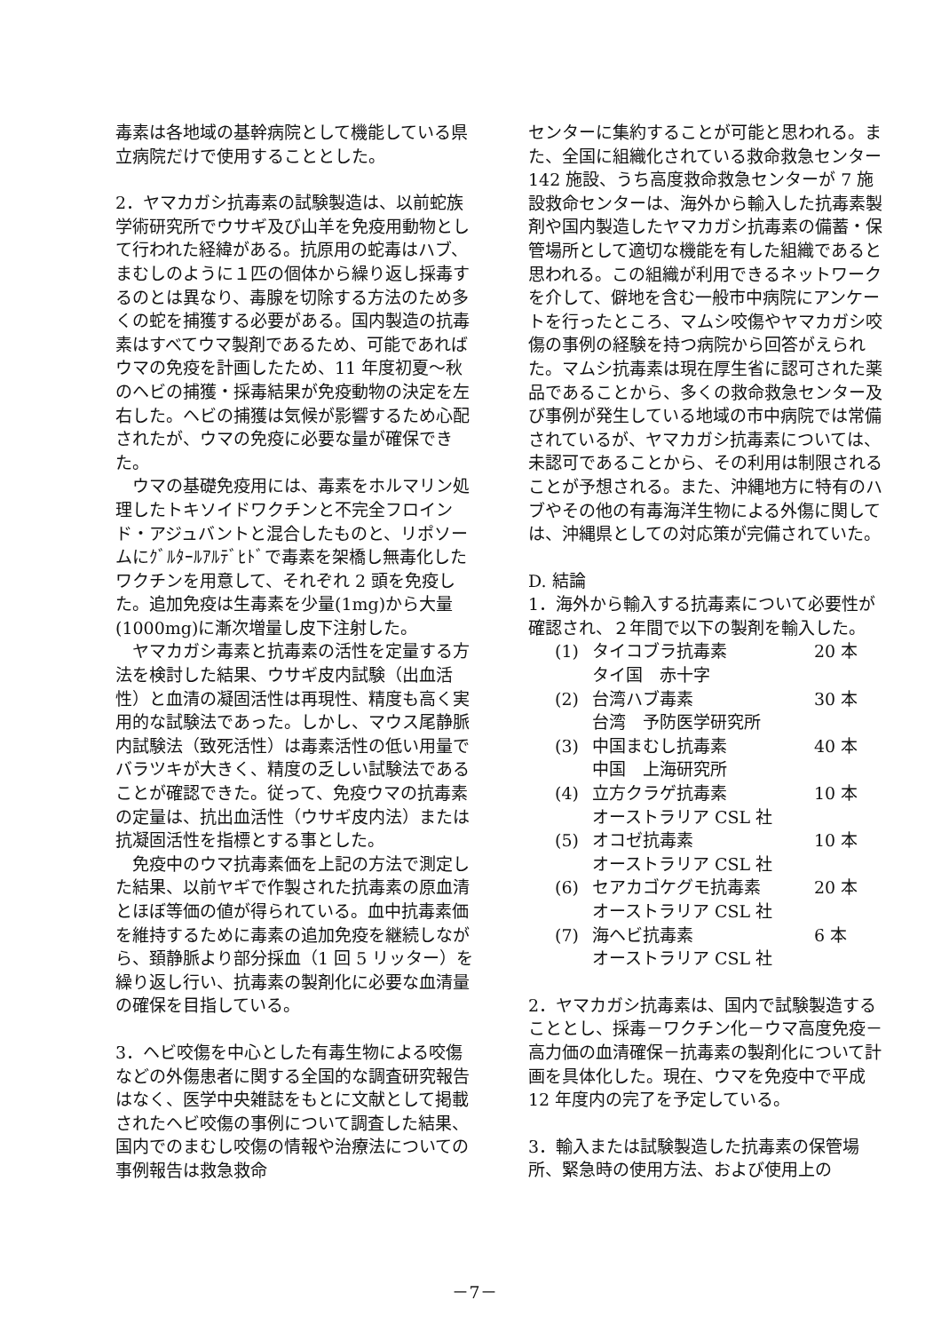毒素は各地域の基幹病院として機能している県立病院だけで使用することとした。
2．ヤマカガシ抗毒素の試験製造は、以前蛇族学術研究所でウサギ及び山羊を免疫用動物として行われた経緯がある。抗原用の蛇毒はハブ、まむしのように１匹の個体から繰り返し採毒するのとは異なり、毒腺を切除する方法のため多くの蛇を捕獲する必要がある。国内製造の抗毒素はすべてウマ製剤であるため、可能であればウマの免疫を計画したため、11 年度初夏～秋のヘビの捕獲・採毒結果が免疫動物の決定を左右した。ヘビの捕獲は気候が影響するため心配されたが、ウマの免疫に必要な量が確保できた。
ウマの基礎免疫用には、毒素をホルマリン処理したトキソイドワクチンと不完全フロインド・アジュバントと混合したものと、リポソームにｸﾞﾙﾀｰﾙｱﾙﾃﾞﾋﾄﾞで毒素を架橋し無毒化したワクチンを用意して、それぞれ 2 頭を免疫した。追加免疫は生毒素を少量(1mg)から大量(1000mg)に漸次増量し皮下注射した。
ヤマカガシ毒素と抗毒素の活性を定量する方法を検討した結果、ウサギ皮内試験（出血活性）と血清の凝固活性は再現性、精度も高く実用的な試験法であった。しかし、マウス尾静脈内試験法（致死活性）は毒素活性の低い用量でバラツキが大きく、精度の乏しい試験法であることが確認できた。従って、免疫ウマの抗毒素の定量は、抗出血活性（ウサギ皮内法）または抗凝固活性を指標とする事とした。
免疫中のウマ抗毒素価を上記の方法で測定した結果、以前ヤギで作製された抗毒素の原血清とほぼ等価の値が得られている。血中抗毒素価を維持するために毒素の追加免疫を継続しながら、頚静脈より部分採血（1 回 5 リッター）を繰り返し行い、抗毒素の製剤化に必要な血清量の確保を目指している。
3．ヘビ咬傷を中心とした有毒生物による咬傷などの外傷患者に関する全国的な調査研究報告はなく、医学中央雑誌をもとに文献として掲載されたヘビ咬傷の事例について調査した結果、国内でのまむし咬傷の情報や治療法についての事例報告は救急救命
センターに集約することが可能と思われる。また、全国に組織化されている救命救急センター 142 施設、うち高度救命救急センターが 7 施設救命センターは、海外から輸入した抗毒素製剤や国内製造したヤマカガシ抗毒素の備蓄・保管場所として適切な機能を有した組織であると思われる。この組織が利用できるネットワークを介して、僻地を含む一般市中病院にアンケートを行ったところ、マムシ咬傷やヤマカガシ咬傷の事例の経験を持つ病院から回答がえられた。マムシ抗毒素は現在厚生省に認可された薬品であることから、多くの救命救急センター及び事例が発生している地域の市中病院では常備されているが、ヤマカガシ抗毒素については、未認可であることから、その利用は制限されることが予想される。また、沖縄地方に特有のハブやその他の有毒海洋生物による外傷に関しては、沖縄県としての対応策が完備されていた。
D. 結論
1．海外から輸入する抗毒素について必要性が確認され、２年間で以下の製剤を輸入した。
(1) タイコブラ抗毒素 20 本
タイ国　赤十字
(2) 台湾ハブ毒素 30 本
台湾　予防医学研究所
(3) 中国まむし抗毒素 40 本
中国　上海研究所
(4) 立方クラゲ抗毒素 10 本
オーストラリア CSL 社
(5) オコゼ抗毒素 10 本
オーストラリア CSL 社
(6) セアカゴケグモ抗毒素 20 本
オーストラリア CSL 社
(7) 海ヘビ抗毒素 6 本
オーストラリア CSL 社
2．ヤマカガシ抗毒素は、国内で試験製造することとし、採毒－ワクチン化－ウマ高度免疫－高力価の血清確保－抗毒素の製剤化について計画を具体化した。現在、ウマを免疫中で平成 12 年度内の完了を予定している。
3．輸入または試験製造した抗毒素の保管場所、緊急時の使用方法、および使用上の
－7－